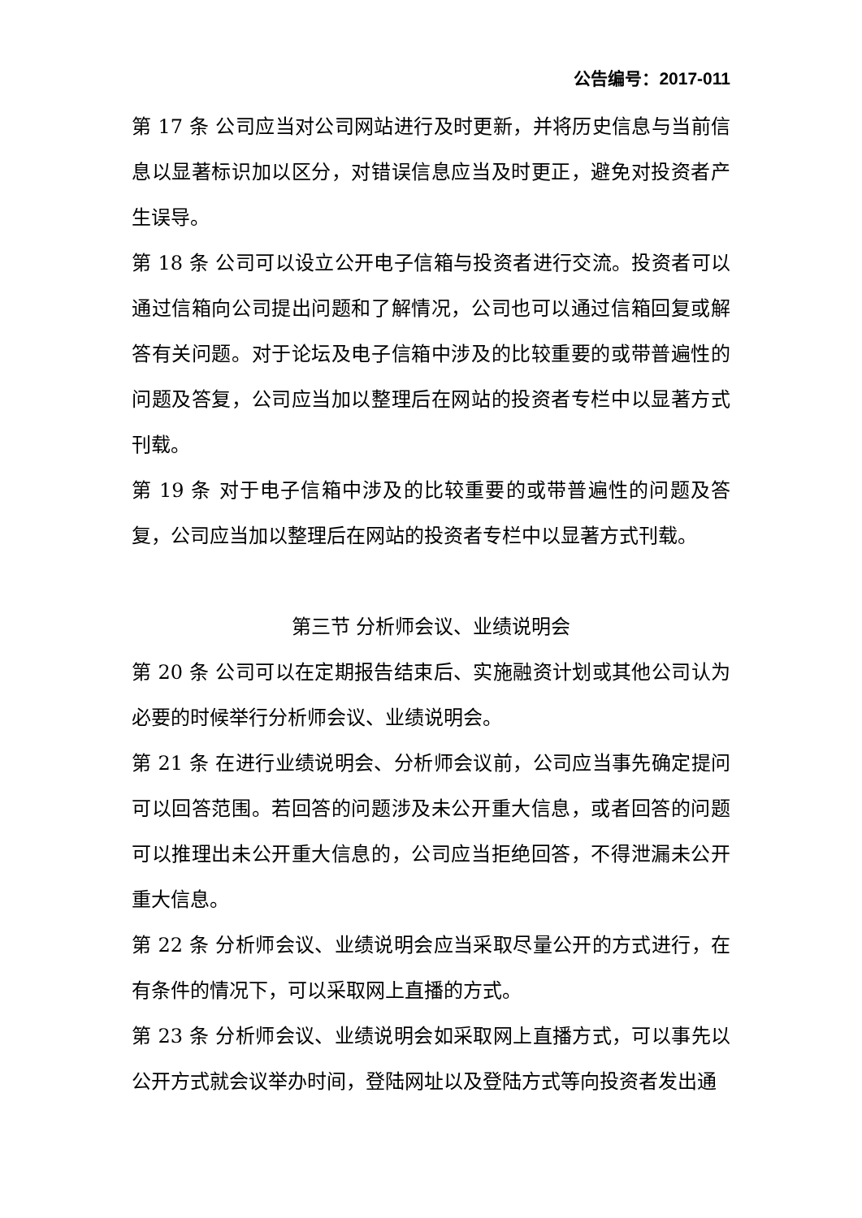公告编号：2017-011
第 17 条 公司应当对公司网站进行及时更新，并将历史信息与当前信息以显著标识加以区分，对错误信息应当及时更正，避免对投资者产生误导。
第 18 条 公司可以设立公开电子信箱与投资者进行交流。投资者可以通过信箱向公司提出问题和了解情况，公司也可以通过信箱回复或解答有关问题。对于论坛及电子信箱中涉及的比较重要的或带普遍性的问题及答复，公司应当加以整理后在网站的投资者专栏中以显著方式刊载。
第 19 条 对于电子信箱中涉及的比较重要的或带普遍性的问题及答复，公司应当加以整理后在网站的投资者专栏中以显著方式刊载。
第三节 分析师会议、业绩说明会
第 20 条 公司可以在定期报告结束后、实施融资计划或其他公司认为必要的时候举行分析师会议、业绩说明会。
第 21 条 在进行业绩说明会、分析师会议前，公司应当事先确定提问可以回答范围。若回答的问题涉及未公开重大信息，或者回答的问题可以推理出未公开重大信息的，公司应当拒绝回答，不得泄漏未公开重大信息。
第 22 条 分析师会议、业绩说明会应当采取尽量公开的方式进行，在有条件的情况下，可以采取网上直播的方式。
第 23 条 分析师会议、业绩说明会如采取网上直播方式，可以事先以公开方式就会议举办时间，登陆网址以及登陆方式等向投资者发出通